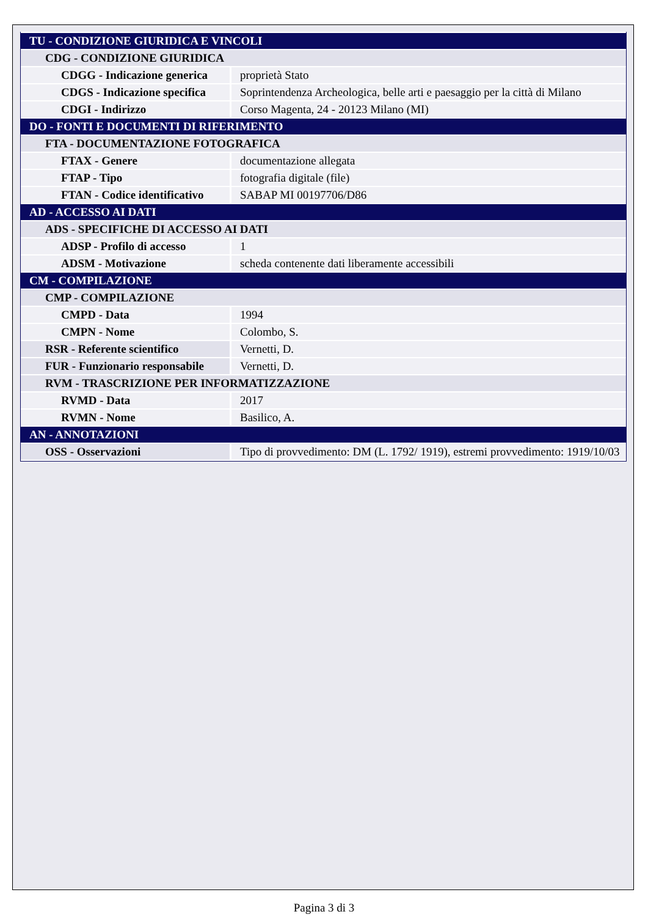| TU - CONDIZIONE GIURIDICA E VINCOLI | |
| CDG - CONDIZIONE GIURIDICA | |
| CDGG - Indicazione generica | proprietà Stato |
| CDGS - Indicazione specifica | Soprintendenza Archeologica, belle arti e paesaggio per la città di Milano |
| CDGI - Indirizzo | Corso Magenta, 24 - 20123 Milano (MI) |
| DO - FONTI E DOCUMENTI DI RIFERIMENTO | |
| FTA - DOCUMENTAZIONE FOTOGRAFICA | |
| FTAX - Genere | documentazione allegata |
| FTAP - Tipo | fotografia digitale (file) |
| FTAN - Codice identificativo | SABAP MI 00197706/D86 |
| AD - ACCESSO AI DATI | |
| ADS - SPECIFICHE DI ACCESSO AI DATI | |
| ADSP - Profilo di accesso | 1 |
| ADSM - Motivazione | scheda contenente dati liberamente accessibili |
| CM - COMPILAZIONE | |
| CMP - COMPILAZIONE | |
| CMPD - Data | 1994 |
| CMPN - Nome | Colombo, S. |
| RSR - Referente scientifico | Vernetti, D. |
| FUR - Funzionario responsabile | Vernetti, D. |
| RVM - TRASCRIZIONE PER INFORMATIZZAZIONE | |
| RVMD - Data | 2017 |
| RVMN - Nome | Basilico, A. |
| AN - ANNOTAZIONI | |
| OSS - Osservazioni | Tipo di provvedimento: DM (L. 1792/ 1919), estremi provvedimento: 1919/10/03 |
Pagina 3 di 3